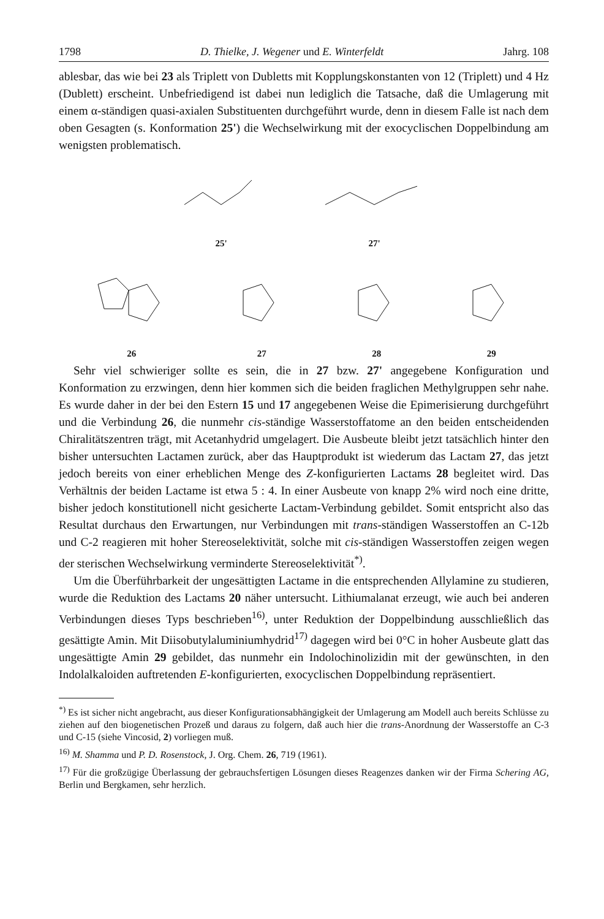1798 D. Thielke, J. Wegener und E. Winterfeldt Jahrg. 108
ablesbar, das wie bei 23 als Triplett von Dubletts mit Kopplungskonstanten von 12 (Triplett) und 4 Hz (Dublett) erscheint. Unbefriedigend ist dabei nun lediglich die Tatsache, daß die Umlagerung mit einem α-ständigen quasi-axialen Substituenten durchgeführt wurde, denn in diesem Falle ist nach dem oben Gesagten (s. Konformation 25') die Wechselwirkung mit der exocyclischen Doppelbindung am wenigsten problematisch.
25'
27'
26
27
28
29
Sehr viel schwieriger sollte es sein, die in 27 bzw. 27' angegebene Konfiguration und Konformation zu erzwingen, denn hier kommen sich die beiden fraglichen Methylgruppen sehr nahe. Es wurde daher in der bei den Estern 15 und 17 angegebenen Weise die Epimerisierung durchgeführt und die Verbindung 26, die nunmehr cis-ständige Wasserstoffatome an den beiden entscheidenden Chiralitätszentren trägt, mit Acetanhydrid umgelagert. Die Ausbeute bleibt jetzt tatsächlich hinter den bisher untersuchten Lactamen zurück, aber das Hauptprodukt ist wiederum das Lactam 27, das jetzt jedoch bereits von einer erheblichen Menge des Z-konfigurierten Lactams 28 begleitet wird. Das Verhältnis der beiden Lactame ist etwa 5 : 4. In einer Ausbeute von knapp 2% wird noch eine dritte, bisher jedoch konstitutionell nicht gesicherte Lactam-Verbindung gebildet. Somit entspricht also das Resultat durchaus den Erwartungen, nur Verbindungen mit trans-ständigen Wasserstoffen an C-12b und C-2 reagieren mit hoher Stereoselektivität, solche mit cis-ständigen Wasserstoffen zeigen wegen der sterischen Wechselwirkung verminderte Stereoselektivität<sup>*)</sup>.
Um die Überführbarkeit der ungesättigten Lactame in die entsprechenden Allylamine zu studieren, wurde die Reduktion des Lactams 20 näher untersucht. Lithiumalanat erzeugt, wie auch bei anderen Verbindungen dieses Typs beschrieben<sup>16)</sup>, unter Reduktion der Doppelbindung ausschließlich das gesättigte Amin. Mit Diisobutylaluminiumhydrid<sup>17)</sup> dagegen wird bei 0°C in hoher Ausbeute glatt das ungesättigte Amin 29 gebildet, das nunmehr ein Indolochinolizidin mit der gewünschten, in den Indolalkaloiden auftretenden E-konfigurierten, exocyclischen Doppelbindung repräsentiert.
<sup>*)</sup> Es ist sicher nicht angebracht, aus dieser Konfigurationsabhängigkeit der Umlagerung am Modell auch bereits Schlüsse zu ziehen auf den biogenetischen Prozeß und daraus zu folgern, daß auch hier die trans-Anordnung der Wasserstoffe an C-3 und C-15 (siehe Vincosid, 2) vorliegen muß.
<sup>16)</sup> M. Shamma und P. D. Rosenstock, J. Org. Chem. 26, 719 (1961).
<sup>17)</sup> Für die großzügige Überlassung der gebrauchsfertigen Lösungen dieses Reagenzes danken wir der Firma Schering AG, Berlin und Bergkamen, sehr herzlich.